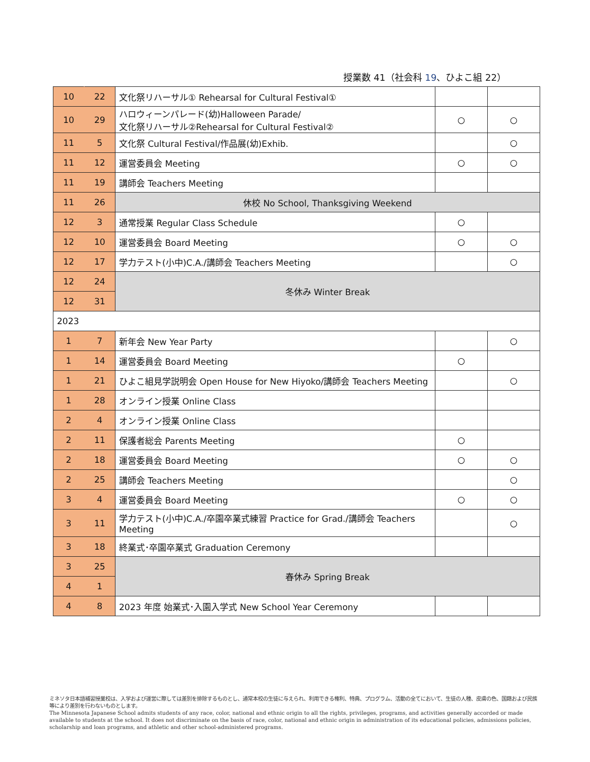授業数 41（社会科 19、ひよこ組 22）
| 10 | 22 | 文化祭リハーサル① Rehearsal for Cultural Festival① | | |
| 10 | 29 | ハロウィーンパレード(幼)Halloween Parade/ 文化祭リハーサル②Rehearsal for Cultural Festival② | ○ | ○ |
| 11 | 5 | 文化祭 Cultural Festival/作品展(幼)Exhib. | | ○ |
| 11 | 12 | 運営委員会 Meeting | ○ | ○ |
| 11 | 19 | 講師会 Teachers Meeting | | |
| 11 | 26 | 休校 No School, Thanksgiving Weekend | | |
| 12 | 3 | 通常授業 Regular Class Schedule | ○ | |
| 12 | 10 | 運営委員会 Board Meeting | ○ | ○ |
| 12 | 17 | 学力テスト(小中)C.A./講師会 Teachers Meeting | | ○ |
| 12 | 24 | 冬休み Winter Break | | |
| 12 | 31 | | | |
| 2023 | | | | |
| 1 | 7 | 新年会 New Year Party | | ○ |
| 1 | 14 | 運営委員会 Board Meeting | ○ | |
| 1 | 21 | ひよこ組見学説明会 Open House for New Hiyoko/講師会 Teachers Meeting | | ○ |
| 1 | 28 | オンライン授業 Online Class | | |
| 2 | 4 | オンライン授業 Online Class | | |
| 2 | 11 | 保護者総会 Parents Meeting | ○ | |
| 2 | 18 | 運営委員会 Board Meeting | ○ | ○ |
| 2 | 25 | 講師会 Teachers Meeting | | ○ |
| 3 | 4 | 運営委員会 Board Meeting | ○ | ○ |
| 3 | 11 | 学力テスト(小中)C.A./卒園卒業式練習 Practice for Grad./講師会 Teachers Meeting | | ○ |
| 3 | 18 | 終業式･卒園卒業式 Graduation Ceremony | | |
| 3 | 25 | 春休み Spring Break | | |
| 4 | 1 | | | |
| 4 | 8 | 2023 年度 始業式･入園入学式 New School Year Ceremony | | |
ミネソタ日本語補習授業校は、入学および運営に際しては差別を排除するものとし、通常本校の生徒に与えられ、利用できる権利、特典、プログラム、活動の全てにおいて、生徒の人種、皮膚の色、国籍および民族等により差別を行わないものとします。
The Minnesota Japanese School admits students of any race, color, national and ethnic origin to all the rights, privileges, programs, and activities generally accorded or made available to students at the school. It does not discriminate on the basis of race, color, national and ethnic origin in administration of its educational policies, admissions policies, scholarship and loan programs, and athletic and other school-administered programs.